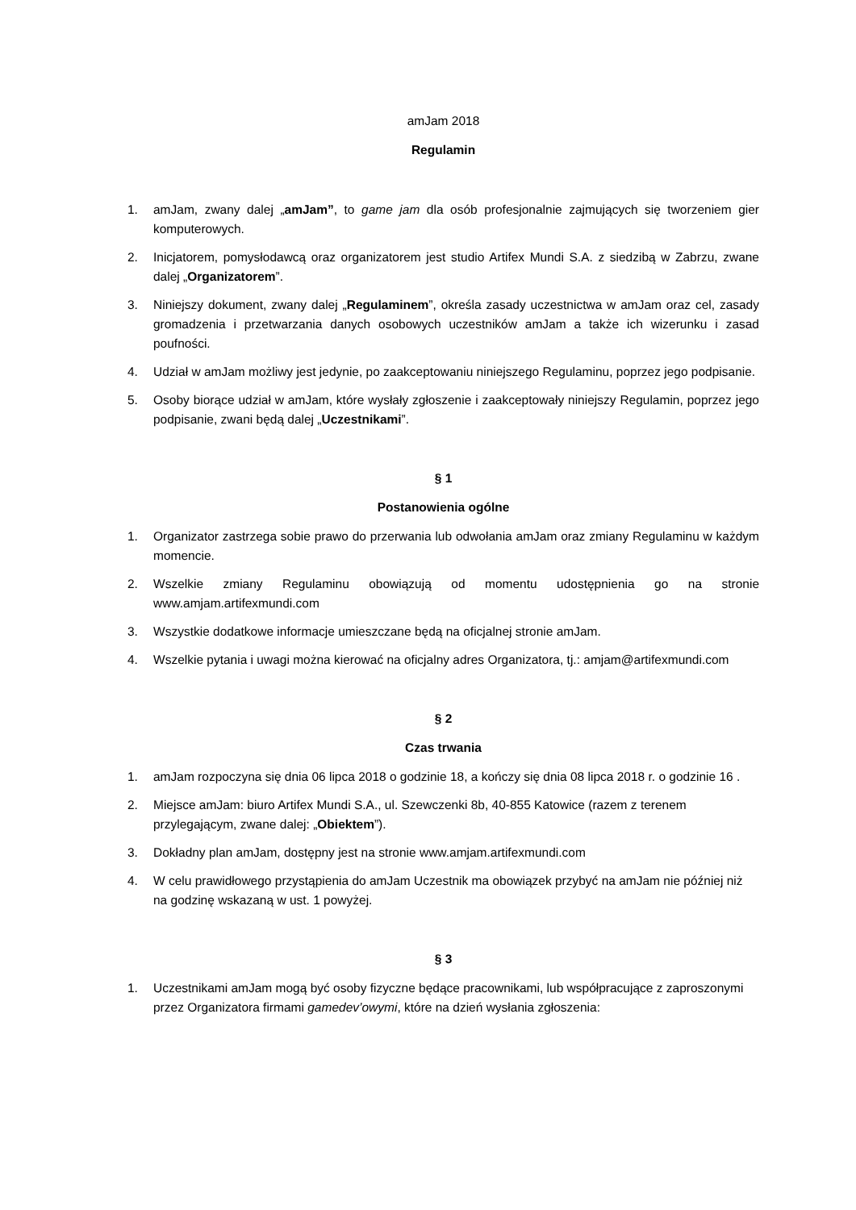amJam 2018
Regulamin
1. amJam, zwany dalej „amJam”, to game jam dla osób profesjonalnie zajmujących się tworzeniem gier komputerowych.
2. Inicjatorem, pomysłodawcą oraz organizatorem jest studio Artifex Mundi S.A. z siedzibą w Zabrzu, zwane dalej „Organizatorem”.
3. Niniejszy dokument, zwany dalej „Regulaminem”, określa zasady uczestnictwa w amJam oraz cel, zasady gromadzenia i przetwarzania danych osobowych uczestników amJam a także ich wizerunku i zasad poufności.
4. Udział w amJam możliwy jest jedynie, po zaakceptowaniu niniejszego Regulaminu, poprzez jego podpisanie.
5. Osoby biorące udział w amJam, które wysłały zgłoszenie i zaakceptowały niniejszy Regulamin, poprzez jego podpisanie, zwani będą dalej „Uczestnikami”.
§ 1
Postanowienia ogólne
1. Organizator zastrzega sobie prawo do przerwania lub odwołania amJam oraz zmiany Regulaminu w każdym momencie.
2. Wszelkie zmiany Regulaminu obowiązują od momentu udostępnienia go na stronie www.amjam.artifexmundi.com
3. Wszystkie dodatkowe informacje umieszczane będą na oficjalnej stronie amJam.
4. Wszelkie pytania i uwagi można kierować na oficjalny adres Organizatora, tj.: amjam@artifexmundi.com
§ 2
Czas trwania
1. amJam rozpoczyna się dnia 06 lipca 2018 o godzinie 18, a kończy się dnia 08 lipca 2018 r. o godzinie 16 .
2. Miejsce amJam: biuro Artifex Mundi S.A., ul. Szewczenki 8b, 40-855 Katowice (razem z terenem przylegającym, zwane dalej: „Obiektem”).
3. Dokładny plan amJam, dostępny jest na stronie www.amjam.artifexmundi.com
4. W celu prawidłowego przystąpienia do amJam Uczestnik ma obowiązek przybyć na amJam nie później niż na godzinę wskazaną w ust. 1 powyżej.
§ 3
1. Uczestnikami amJam mogą być osoby fizyczne będące pracownikami, lub współpracujące z zaproszonymi przez Organizatora firmami gamedev’owymi, które na dzień wysłania zgłoszenia: